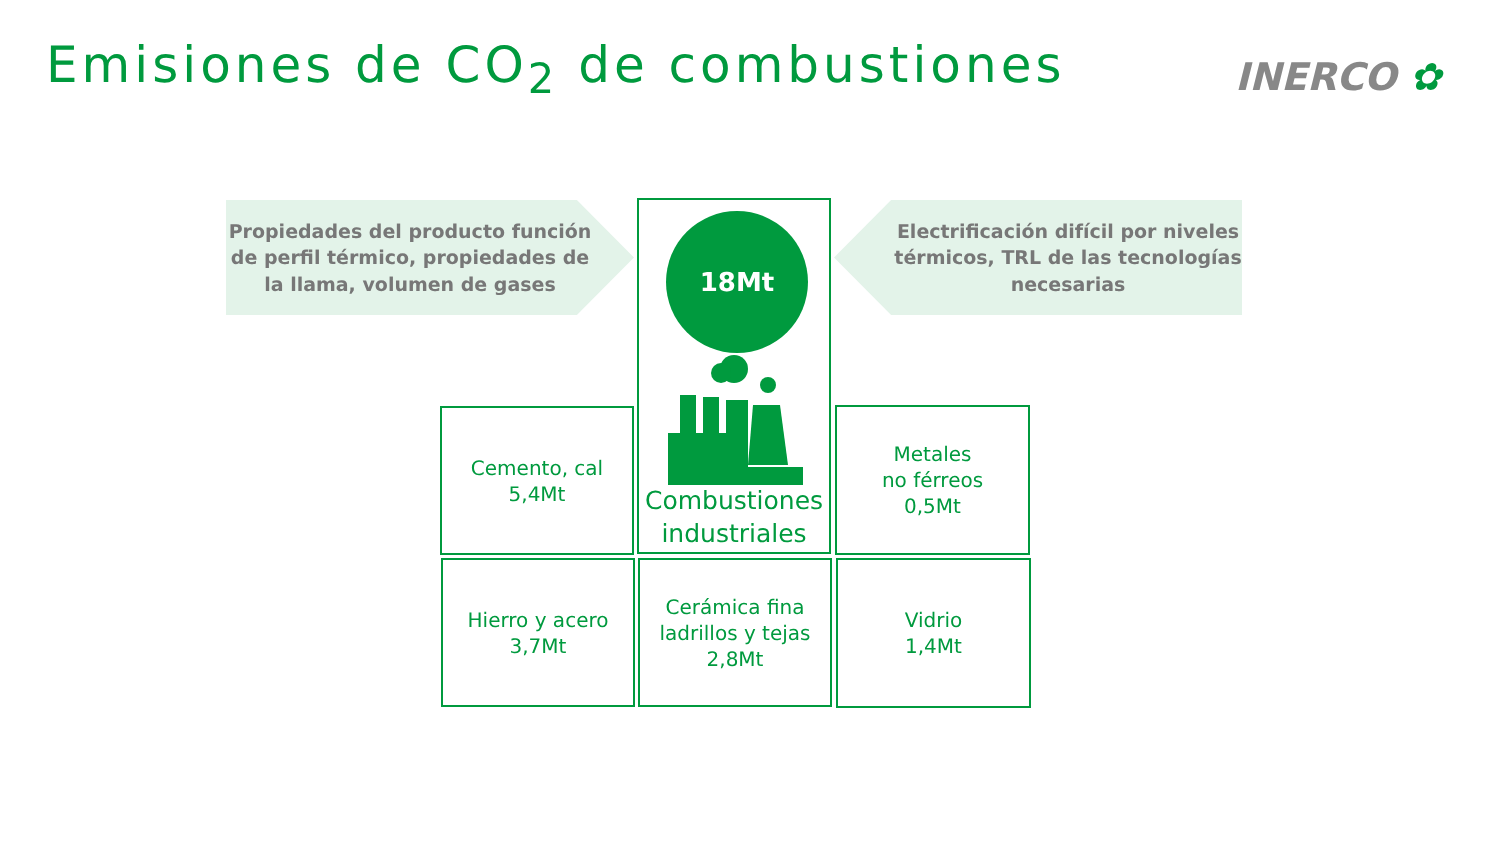Emisiones de CO<sub>2</sub> de combustiones
INERCO ✿
Propiedades del producto función de perfil térmico, propiedades de la llama, volumen de gases
Electrificación difícil por niveles térmicos, TRL de las tecnologías necesarias
Combustiones industriales
18Mt
Cemento, cal
5,4Mt
Metales
no férreos
0,5Mt
Hierro y acero
3,7Mt
Cerámica fina
ladrillos y tejas
2,8Mt
Vidrio
1,4Mt